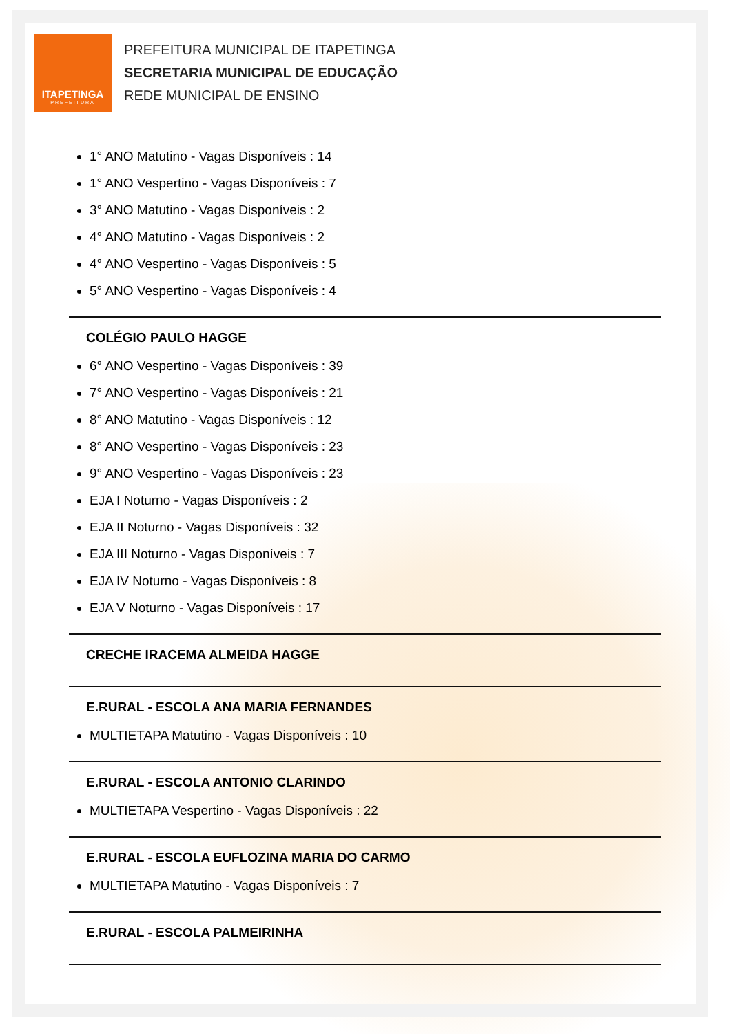ITAPETINGA
PREFEITURA
PREFEITURA MUNICIPAL DE ITAPETINGA
SECRETARIA MUNICIPAL DE EDUCAÇÃO
REDE MUNICIPAL DE ENSINO
1° ANO Matutino - Vagas Disponíveis : 14
1° ANO Vespertino - Vagas Disponíveis : 7
3° ANO Matutino - Vagas Disponíveis : 2
4° ANO Matutino - Vagas Disponíveis : 2
4° ANO Vespertino - Vagas Disponíveis : 5
5° ANO Vespertino - Vagas Disponíveis : 4
COLÉGIO PAULO HAGGE
6° ANO Vespertino - Vagas Disponíveis : 39
7° ANO Vespertino - Vagas Disponíveis : 21
8° ANO Matutino - Vagas Disponíveis : 12
8° ANO Vespertino - Vagas Disponíveis : 23
9° ANO Vespertino - Vagas Disponíveis : 23
EJA I Noturno - Vagas Disponíveis : 2
EJA II Noturno - Vagas Disponíveis : 32
EJA III Noturno - Vagas Disponíveis : 7
EJA IV Noturno - Vagas Disponíveis : 8
EJA V Noturno - Vagas Disponíveis : 17
CRECHE IRACEMA ALMEIDA HAGGE
E.RURAL - ESCOLA ANA MARIA FERNANDES
MULTIETAPA Matutino - Vagas Disponíveis : 10
E.RURAL - ESCOLA ANTONIO CLARINDO
MULTIETAPA Vespertino - Vagas Disponíveis : 22
E.RURAL - ESCOLA EUFLOZINA MARIA DO CARMO
MULTIETAPA Matutino - Vagas Disponíveis : 7
E.RURAL - ESCOLA PALMEIRINHA